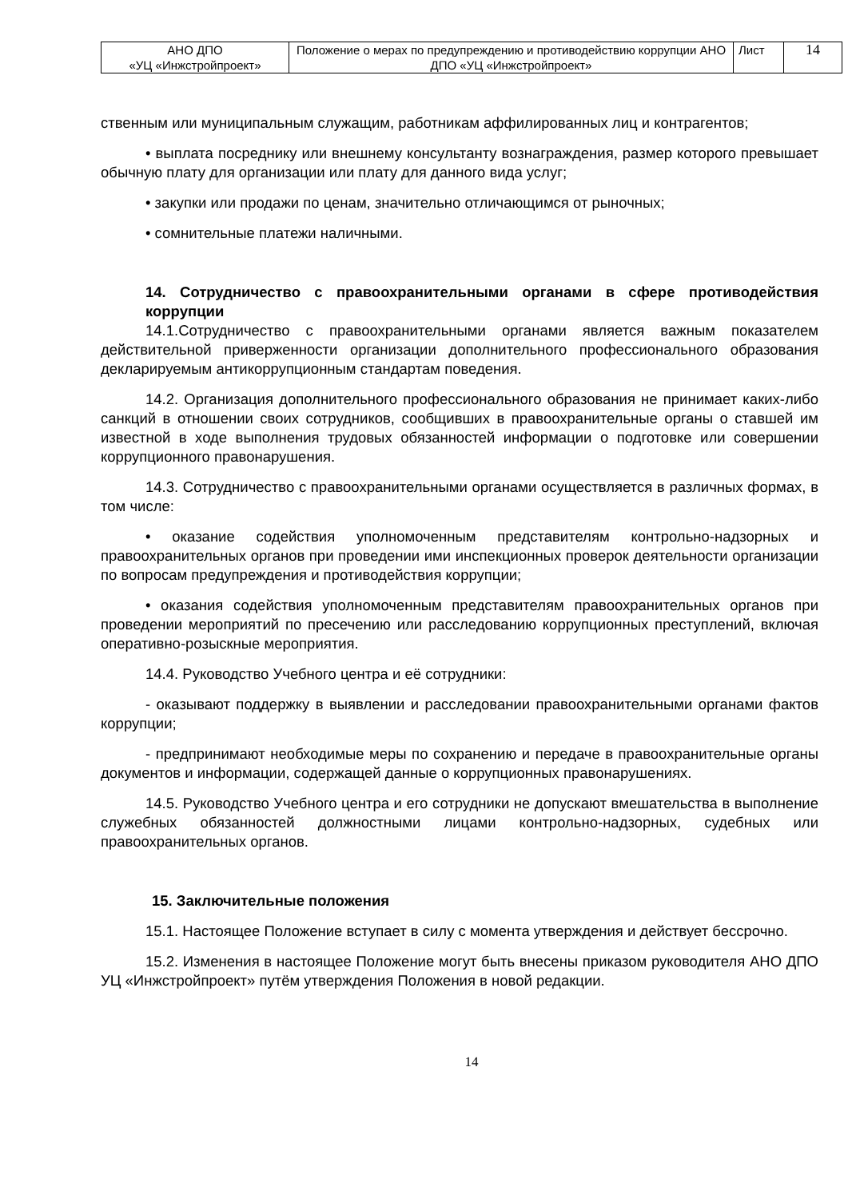| АНО ДПО «УЦ «Инжстройпроект» | Положение о мерах по предупреждению и противодействию коррупции АНО ДПО «УЦ «Инжстройпроект» | Лист | 14 |
ственным или муниципальным служащим, работникам аффилированных лиц и контрагентов;
• выплата посреднику или внешнему консультанту вознаграждения, размер которого превышает обычную плату для организации или плату для данного вида услуг;
• закупки или продажи по ценам, значительно отличающимся от рыночных;
• сомнительные платежи наличными.
14. Сотрудничество с правоохранительными органами в сфере противодействия коррупции
14.1.Сотрудничество с правоохранительными органами является важным показателем действительной приверженности организации дополнительного профессионального образования декларируемым антикоррупционным стандартам поведения.
14.2. Организация дополнительного профессионального образования не принимает каких-либо санкций в отношении своих сотрудников, сообщивших в правоохранительные органы о ставшей им известной в ходе выполнения трудовых обязанностей информации о подготовке или совершении коррупционного правонарушения.
14.3. Сотрудничество с правоохранительными органами осуществляется в различных формах, в том числе:
• оказание содействия уполномоченным представителям контрольно-надзорных и правоохранительных органов при проведении ими инспекционных проверок деятельности организации по вопросам предупреждения и противодействия коррупции;
• оказания содействия уполномоченным представителям правоохранительных органов при проведении мероприятий по пресечению или расследованию коррупционных преступлений, включая оперативно-розыскные мероприятия.
14.4. Руководство Учебного центра и её сотрудники:
- оказывают поддержку в выявлении и расследовании правоохранительными органами фактов коррупции;
- предпринимают необходимые меры по сохранению и передаче в правоохранительные органы документов и информации, содержащей данные о коррупционных правонарушениях.
14.5. Руководство Учебного центра и его сотрудники не допускают вмешательства в выполнение служебных обязанностей должностными лицами контрольно-надзорных, судебных или правоохранительных органов.
15. Заключительные положения
15.1. Настоящее Положение вступает в силу с момента утверждения и действует бессрочно.
15.2. Изменения в настоящее Положение могут быть внесены приказом руководителя АНО ДПО УЦ «Инжстройпроект» путём утверждения Положения в новой редакции.
14